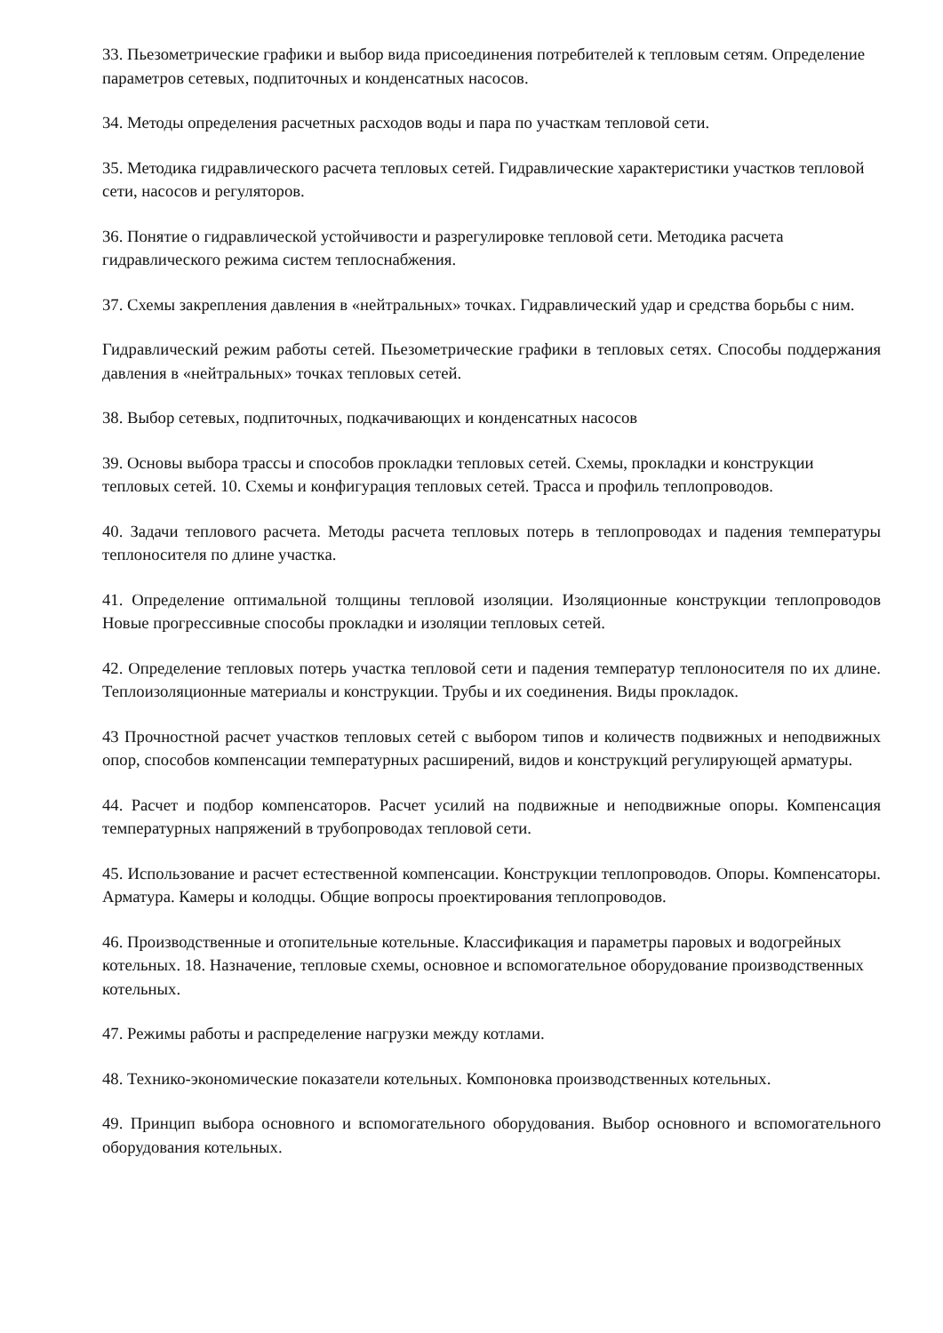33. Пьезометрические графики и выбор вида присоединения потребителей к тепловым сетям. Определение параметров сетевых, подпиточных и конденсатных насосов.
34. Методы определения расчетных расходов воды и пара по участкам тепловой сети.
35. Методика гидравлического расчета тепловых сетей. Гидравлические характеристики участков тепловой сети, насосов и регуляторов.
36. Понятие о гидравлической устойчивости и разрегулировке тепловой сети. Методика расчета гидравлического режима систем теплоснабжения.
37. Схемы закрепления давления в «нейтральных» точках. Гидравлический удар и средства борьбы с ним.
Гидравлический режим работы сетей. Пьезометрические графики в тепловых сетях. Способы поддержания давления в «нейтральных» точках тепловых сетей.
38. Выбор сетевых, подпиточных, подкачивающих и конденсатных насосов
39. Основы выбора трассы и способов прокладки тепловых сетей. Схемы, прокладки и конструкции тепловых сетей. 10. Схемы и конфигурация тепловых сетей. Трасса и профиль теплопроводов.
40. Задачи теплового расчета. Методы расчета тепловых потерь в теплопроводах и падения температуры теплоносителя по длине участка.
41. Определение оптимальной толщины тепловой изоляции. Изоляционные конструкции теплопроводов Новые прогрессивные способы прокладки и изоляции тепловых сетей.
42. Определение тепловых потерь участка тепловой сети и падения температур теплоносителя по их длине. Теплоизоляционные материалы и конструкции. Трубы и их соединения. Виды прокладок.
43 Прочностной расчет участков тепловых сетей с выбором типов и количеств подвижных и неподвижных опор, способов компенсации температурных расширений, видов и конструкций регулирующей арматуры.
44. Расчет и подбор компенсаторов. Расчет усилий на подвижные и неподвижные опоры. Компенсация температурных напряжений в трубопроводах тепловой сети.
45. Использование и расчет естественной компенсации. Конструкции теплопроводов. Опоры. Компенсаторы. Арматура. Камеры и колодцы. Общие вопросы проектирования теплопроводов.
46. Производственные и отопительные котельные. Классификация и параметры паровых и водогрейных котельных. 18. Назначение, тепловые схемы, основное и вспомогательное оборудование производственных котельных.
47. Режимы работы и распределение нагрузки между котлами.
48. Технико-экономические показатели котельных. Компоновка производственных котельных.
49. Принцип выбора основного и вспомогательного оборудования. Выбор основного и вспомогательного оборудования котельных.